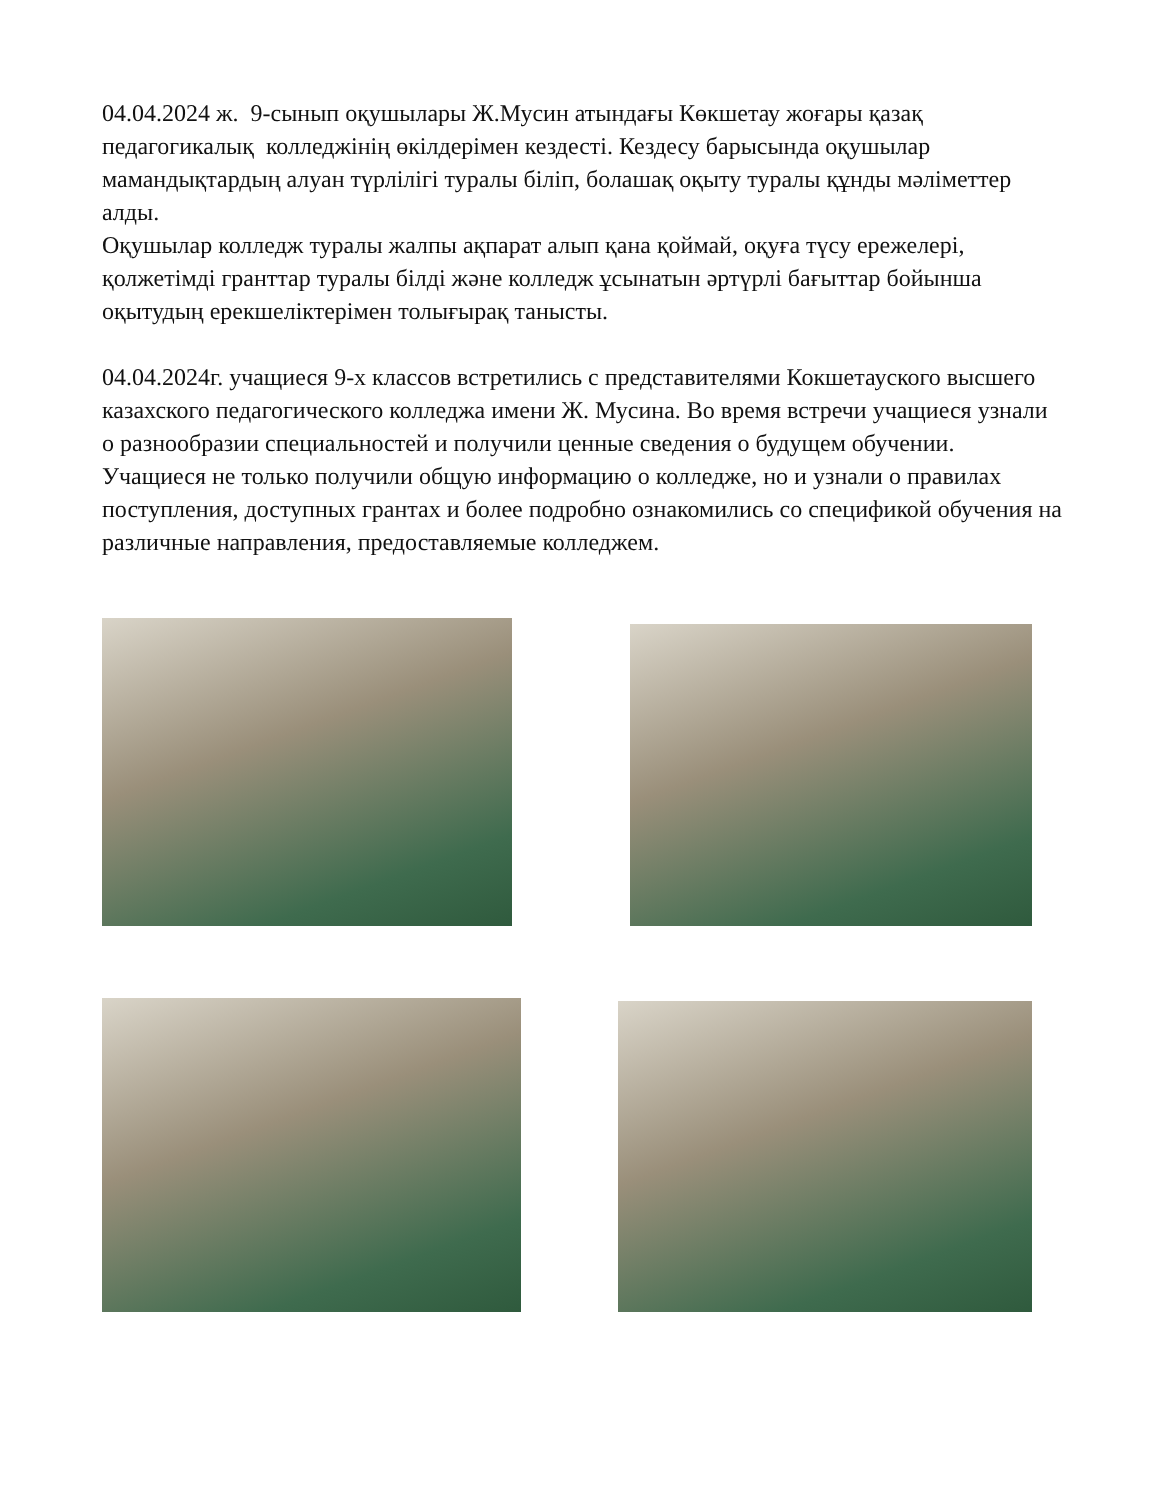04.04.2024 ж. 9-сынып оқушылары Ж.Мусин атындағы Көкшетау жоғары қазақ педагогикалық колледжінің өкілдерімен кездесті. Кездесу барысында оқушылар мамандықтардың алуан түрлілігі туралы біліп, болашақ оқыту туралы құнды мәліметтер алды.
Оқушылар колледж туралы жалпы ақпарат алып қана қоймай, оқуға түсу ережелері, қолжетімді гранттар туралы білді және колледж ұсынатын әртүрлі бағыттар бойынша оқытудың ерекшеліктерімен толығырақ танысты.
04.04.2024г. учащиеся 9-х классов встретились с представителями Кокшетауского высшего казахского педагогического колледжа имени Ж. Мусина. Во время встречи учащиеся узнали о разнообразии специальностей и получили ценные сведения о будущем обучении.
Учащиеся не только получили общую информацию о колледже, но и узнали о правилах поступления, доступных грантах и более подробно ознакомились со спецификой обучения на различные направления, предоставляемые колледжем.